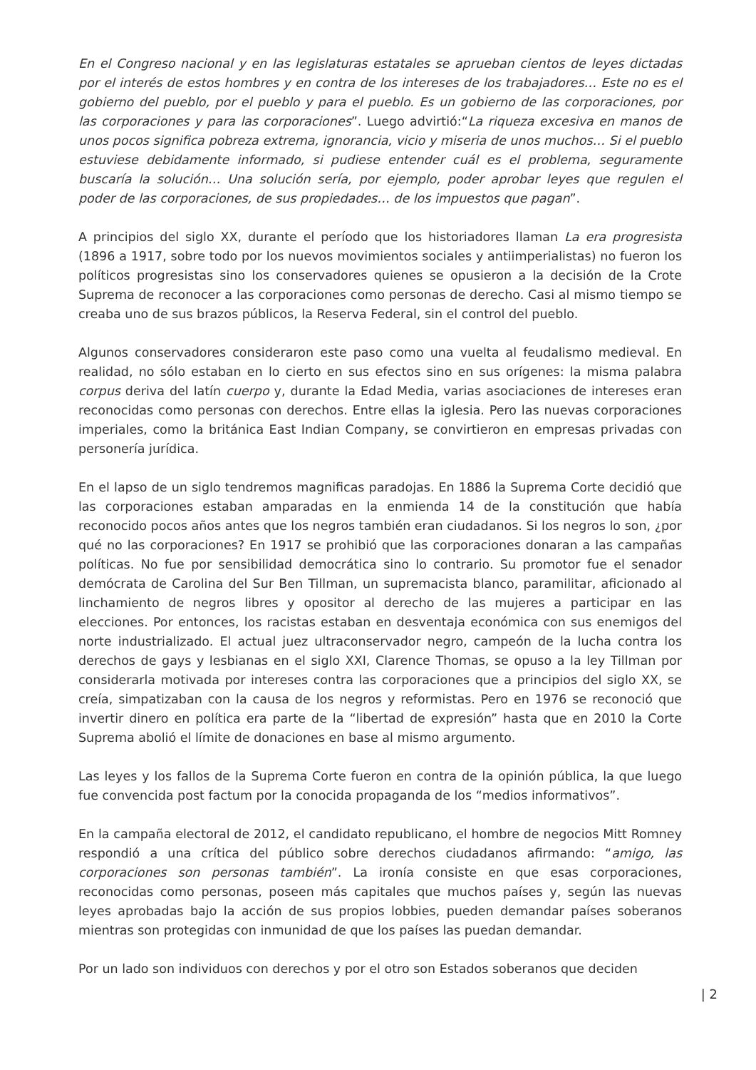En el Congreso nacional y en las legislaturas estatales se aprueban cientos de leyes dictadas por el interés de estos hombres y en contra de los intereses de los trabajadores… Este no es el gobierno del pueblo, por el pueblo y para el pueblo. Es un gobierno de las corporaciones, por las corporaciones y para las corporaciones”. Luego advirtió:“La riqueza excesiva en manos de unos pocos significa pobreza extrema, ignorancia, vicio y miseria de unos muchos… Si el pueblo estuviese debidamente informado, si pudiese entender cuál es el problema, seguramente buscaría la solución… Una solución sería, por ejemplo, poder aprobar leyes que regulen el poder de las corporaciones, de sus propiedades… de los impuestos que pagan”.
A principios del siglo XX, durante el período que los historiadores llaman La era progresista (1896 a 1917, sobre todo por los nuevos movimientos sociales y antiimperialistas) no fueron los políticos progresistas sino los conservadores quienes se opusieron a la decisión de la Crote Suprema de reconocer a las corporaciones como personas de derecho. Casi al mismo tiempo se creaba uno de sus brazos públicos, la Reserva Federal, sin el control del pueblo.
Algunos conservadores consideraron este paso como una vuelta al feudalismo medieval. En realidad, no sólo estaban en lo cierto en sus efectos sino en sus orígenes: la misma palabra corpus deriva del latín cuerpo y, durante la Edad Media, varias asociaciones de intereses eran reconocidas como personas con derechos. Entre ellas la iglesia. Pero las nuevas corporaciones imperiales, como la británica East Indian Company, se convirtieron en empresas privadas con personería jurídica.
En el lapso de un siglo tendremos magnificas paradojas. En 1886 la Suprema Corte decidió que las corporaciones estaban amparadas en la enmienda 14 de la constitución que había reconocido pocos años antes que los negros también eran ciudadanos. Si los negros lo son, ¿por qué no las corporaciones? En 1917 se prohibió que las corporaciones donaran a las campañas políticas. No fue por sensibilidad democrática sino lo contrario. Su promotor fue el senador demócrata de Carolina del Sur Ben Tillman, un supremacista blanco, paramilitar, aficionado al linchamiento de negros libres y opositor al derecho de las mujeres a participar en las elecciones. Por entonces, los racistas estaban en desventaja económica con sus enemigos del norte industrializado. El actual juez ultraconservador negro, campeón de la lucha contra los derechos de gays y lesbianas en el siglo XXI, Clarence Thomas, se opuso a la ley Tillman por considerarla motivada por intereses contra las corporaciones que a principios del siglo XX, se creía, simpatizaban con la causa de los negros y reformistas. Pero en 1976 se reconoció que invertir dinero en política era parte de la “libertad de expresión” hasta que en 2010 la Corte Suprema abolió el límite de donaciones en base al mismo argumento.
Las leyes y los fallos de la Suprema Corte fueron en contra de la opinión pública, la que luego fue convencida post factum por la conocida propaganda de los “medios informativos”.
En la campaña electoral de 2012, el candidato republicano, el hombre de negocios Mitt Romney respondió a una crítica del público sobre derechos ciudadanos afirmando: “amigo, las corporaciones son personas también”. La ironía consiste en que esas corporaciones, reconocidas como personas, poseen más capitales que muchos países y, según las nuevas leyes aprobadas bajo la acción de sus propios lobbies, pueden demandar países soberanos mientras son protegidas con inmunidad de que los países las puedan demandar.
Por un lado son individuos con derechos y por el otro son Estados soberanos que deciden
| 2